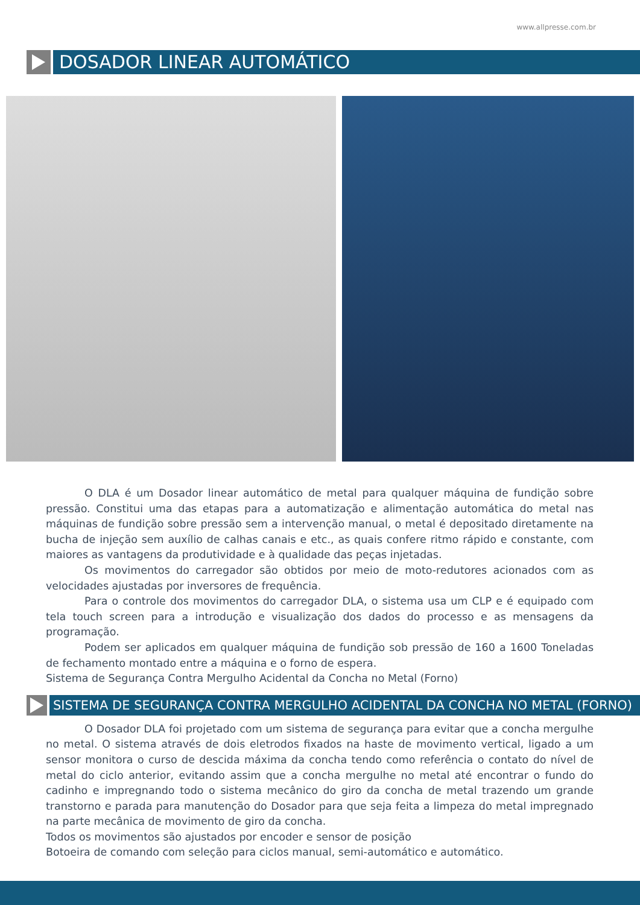www.allpresse.com.br
DOSADOR LINEAR AUTOMÁTICO
O DLA é um Dosador linear automático de metal para qualquer máquina de fundição sobre pressão. Constitui uma das etapas para a automatização e alimentação automática do metal nas máquinas de fundição sobre pressão sem a intervenção manual, o metal é depositado diretamente na bucha de injeção sem auxílio de calhas canais e etc., as quais confere ritmo rápido e constante, com maiores as vantagens da produtividade e à qualidade das peças injetadas.
Os movimentos do carregador são obtidos por meio de moto-redutores acionados com as velocidades ajustadas por inversores de frequência.
Para o controle dos movimentos do carregador DLA, o sistema usa um CLP e é equipado com tela touch screen para a introdução e visualização dos dados do processo e as mensagens da programação.
Podem ser aplicados em qualquer máquina de fundição sob pressão de 160 a 1600 Toneladas de fechamento montado entre a máquina e o forno de espera.
Sistema de Segurança Contra Mergulho Acidental da Concha no Metal (Forno)
SISTEMA DE SEGURANÇA CONTRA MERGULHO ACIDENTAL DA CONCHA NO METAL (FORNO)
O Dosador DLA foi projetado com um sistema de segurança para evitar que a concha mergulhe no metal. O sistema através de dois eletrodos fixados na haste de movimento vertical, ligado a um sensor monitora o curso de descida máxima da concha tendo como referência o contato do nível de metal do ciclo anterior, evitando assim que a concha mergulhe no metal até encontrar o fundo do cadinho e impregnando todo o sistema mecânico do giro da concha de metal trazendo um grande transtorno e parada para manutenção do Dosador para que seja feita a limpeza do metal impregnado na parte mecânica de movimento de giro da concha.
Todos os movimentos são ajustados por encoder e sensor de posição
Botoeira de comando com seleção para ciclos manual, semi-automático e automático.